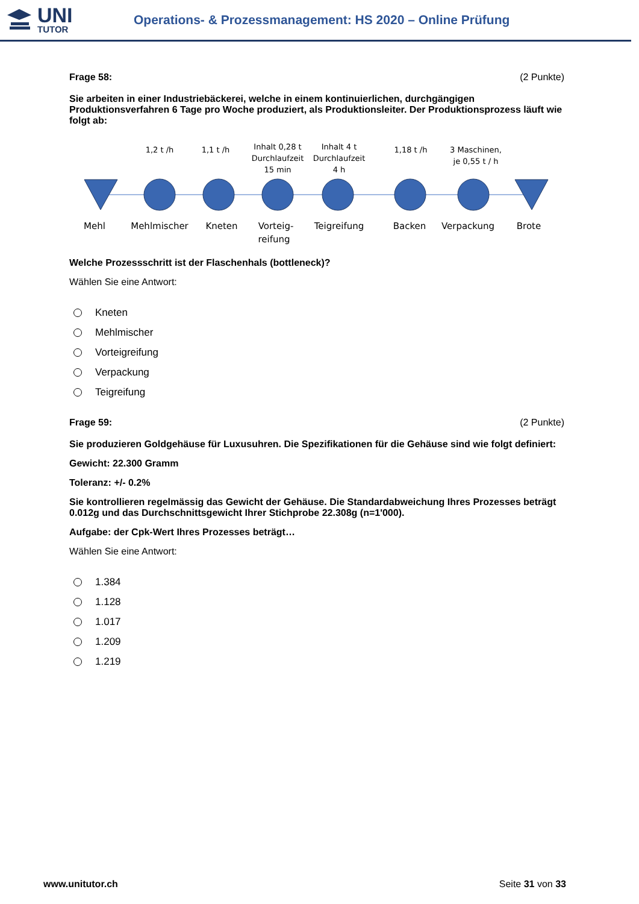UNI
TUTOR
Operations- & Prozessmanagement: HS 2020 – Online Prüfung
Frage 58: (2 Punkte)
Sie arbeiten in einer Industriebäckerei, welche in einem kontinuierlichen, durchgängigen Produktionsverfahren 6 Tage pro Woche produziert, als Produktionsleiter. Der Produktionsprozess läuft wie folgt ab:
1,2 t /h
1,1 t /h
Inhalt 0,28 t
Durchlaufzeit
15 min
Inhalt 4 t
Durchlaufzeit
4 h
1,18 t /h
3 Maschinen,
je 0,55 t / h
Mehl
Mehlmischer
Kneten
Vorteig-
reifung
Teigreifung
Backen
Verpackung
Brote
Welche Prozessschritt ist der Flaschenhals (bottleneck)?
Wählen Sie eine Antwort:
Kneten
Mehlmischer
Vorteigreifung
Verpackung
Teigreifung
Frage 59: (2 Punkte)
Sie produzieren Goldgehäuse für Luxusuhren. Die Spezifikationen für die Gehäuse sind wie folgt definiert:
Gewicht: 22.300 Gramm
Toleranz: +/- 0.2%
Sie kontrollieren regelmässig das Gewicht der Gehäuse. Die Standardabweichung Ihres Prozesses beträgt 0.012g und das Durchschnittsgewicht Ihrer Stichprobe 22.308g (n=1'000).
Aufgabe: der Cpk-Wert Ihres Prozesses beträgt…
Wählen Sie eine Antwort:
1.384
1.128
1.017
1.209
1.219
www.unitutor.ch Seite 31 von 33